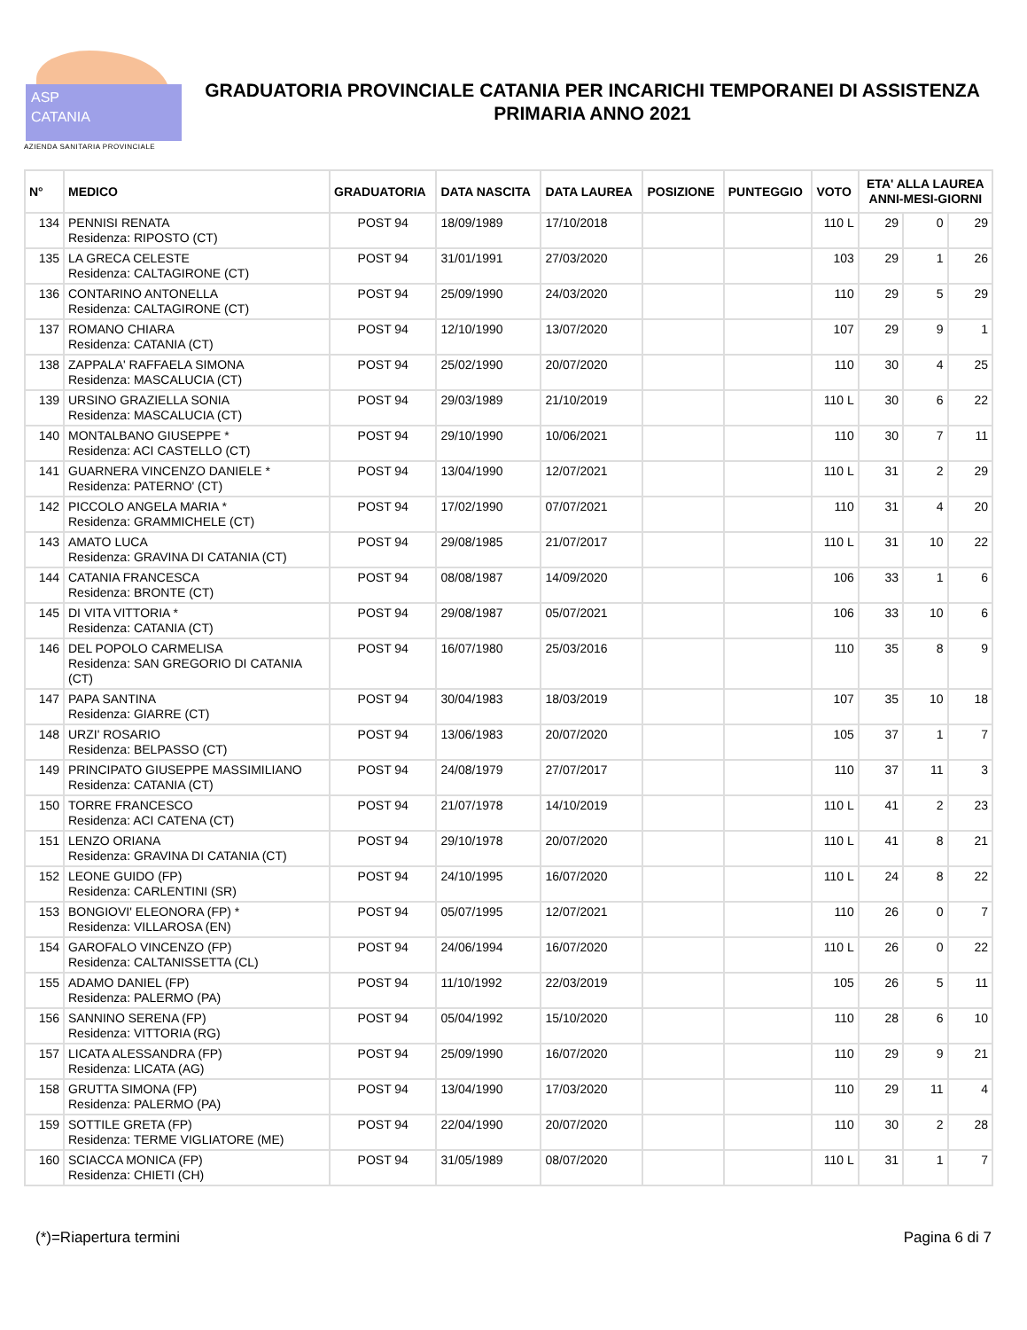ASP
CATANIA
AZIENDA SANITARIA PROVINCIALE
GRADUATORIA PROVINCIALE CATANIA PER INCARICHI TEMPORANEI DI ASSISTENZA PRIMARIA ANNO 2021
| N° | MEDICO | GRADUATORIA | DATA NASCITA | DATA LAUREA | POSIZIONE | PUNTEGGIO | VOTO | ETA' ALLA LAUREA ANNI-MESI-GIORNI | | |
| --- | --- | --- | --- | --- | --- | --- | --- | --- | --- | --- |
| 134 | PENNISI RENATA Residenza: RIPOSTO (CT) | POST 94 | 18/09/1989 | 17/10/2018 | | | 110 L | 29 | 0 | 29 |
| 135 | LA GRECA CELESTE Residenza: CALTAGIRONE (CT) | POST 94 | 31/01/1991 | 27/03/2020 | | | 103 | 29 | 1 | 26 |
| 136 | CONTARINO ANTONELLA Residenza: CALTAGIRONE (CT) | POST 94 | 25/09/1990 | 24/03/2020 | | | 110 | 29 | 5 | 29 |
| 137 | ROMANO CHIARA Residenza: CATANIA (CT) | POST 94 | 12/10/1990 | 13/07/2020 | | | 107 | 29 | 9 | 1 |
| 138 | ZAPPALA' RAFFAELA SIMONA Residenza: MASCALUCIA (CT) | POST 94 | 25/02/1990 | 20/07/2020 | | | 110 | 30 | 4 | 25 |
| 139 | URSINO GRAZIELLA SONIA Residenza: MASCALUCIA (CT) | POST 94 | 29/03/1989 | 21/10/2019 | | | 110 L | 30 | 6 | 22 |
| 140 | MONTALBANO GIUSEPPE * Residenza: ACI CASTELLO (CT) | POST 94 | 29/10/1990 | 10/06/2021 | | | 110 | 30 | 7 | 11 |
| 141 | GUARNERA VINCENZO DANIELE * Residenza: PATERNO' (CT) | POST 94 | 13/04/1990 | 12/07/2021 | | | 110 L | 31 | 2 | 29 |
| 142 | PICCOLO ANGELA MARIA * Residenza: GRAMMICHELE (CT) | POST 94 | 17/02/1990 | 07/07/2021 | | | 110 | 31 | 4 | 20 |
| 143 | AMATO LUCA Residenza: GRAVINA DI CATANIA (CT) | POST 94 | 29/08/1985 | 21/07/2017 | | | 110 L | 31 | 10 | 22 |
| 144 | CATANIA FRANCESCA Residenza: BRONTE (CT) | POST 94 | 08/08/1987 | 14/09/2020 | | | 106 | 33 | 1 | 6 |
| 145 | DI VITA VITTORIA * Residenza: CATANIA (CT) | POST 94 | 29/08/1987 | 05/07/2021 | | | 106 | 33 | 10 | 6 |
| 146 | DEL POPOLO CARMELISA Residenza: SAN GREGORIO DI CATANIA (CT) | POST 94 | 16/07/1980 | 25/03/2016 | | | 110 | 35 | 8 | 9 |
| 147 | PAPA SANTINA Residenza: GIARRE (CT) | POST 94 | 30/04/1983 | 18/03/2019 | | | 107 | 35 | 10 | 18 |
| 148 | URZI' ROSARIO Residenza: BELPASSO (CT) | POST 94 | 13/06/1983 | 20/07/2020 | | | 105 | 37 | 1 | 7 |
| 149 | PRINCIPATO GIUSEPPE MASSIMILIANO Residenza: CATANIA (CT) | POST 94 | 24/08/1979 | 27/07/2017 | | | 110 | 37 | 11 | 3 |
| 150 | TORRE FRANCESCO Residenza: ACI CATENA (CT) | POST 94 | 21/07/1978 | 14/10/2019 | | | 110 L | 41 | 2 | 23 |
| 151 | LENZO ORIANA Residenza: GRAVINA DI CATANIA (CT) | POST 94 | 29/10/1978 | 20/07/2020 | | | 110 L | 41 | 8 | 21 |
| 152 | LEONE GUIDO (FP) Residenza: CARLENTINI (SR) | POST 94 | 24/10/1995 | 16/07/2020 | | | 110 L | 24 | 8 | 22 |
| 153 | BONGIOVI' ELEONORA (FP) * Residenza: VILLAROSA (EN) | POST 94 | 05/07/1995 | 12/07/2021 | | | 110 | 26 | 0 | 7 |
| 154 | GAROFALO VINCENZO (FP) Residenza: CALTANISSETTA (CL) | POST 94 | 24/06/1994 | 16/07/2020 | | | 110 L | 26 | 0 | 22 |
| 155 | ADAMO DANIEL (FP) Residenza: PALERMO (PA) | POST 94 | 11/10/1992 | 22/03/2019 | | | 105 | 26 | 5 | 11 |
| 156 | SANNINO SERENA (FP) Residenza: VITTORIA (RG) | POST 94 | 05/04/1992 | 15/10/2020 | | | 110 | 28 | 6 | 10 |
| 157 | LICATA ALESSANDRA (FP) Residenza: LICATA (AG) | POST 94 | 25/09/1990 | 16/07/2020 | | | 110 | 29 | 9 | 21 |
| 158 | GRUTTA SIMONA (FP) Residenza: PALERMO (PA) | POST 94 | 13/04/1990 | 17/03/2020 | | | 110 | 29 | 11 | 4 |
| 159 | SOTTILE GRETA (FP) Residenza: TERME VIGLIATORE (ME) | POST 94 | 22/04/1990 | 20/07/2020 | | | 110 | 30 | 2 | 28 |
| 160 | SCIACCA MONICA (FP) Residenza: CHIETI (CH) | POST 94 | 31/05/1989 | 08/07/2020 | | | 110 L | 31 | 1 | 7 |
(*)=Riapertura termini Pagina 6 di 7